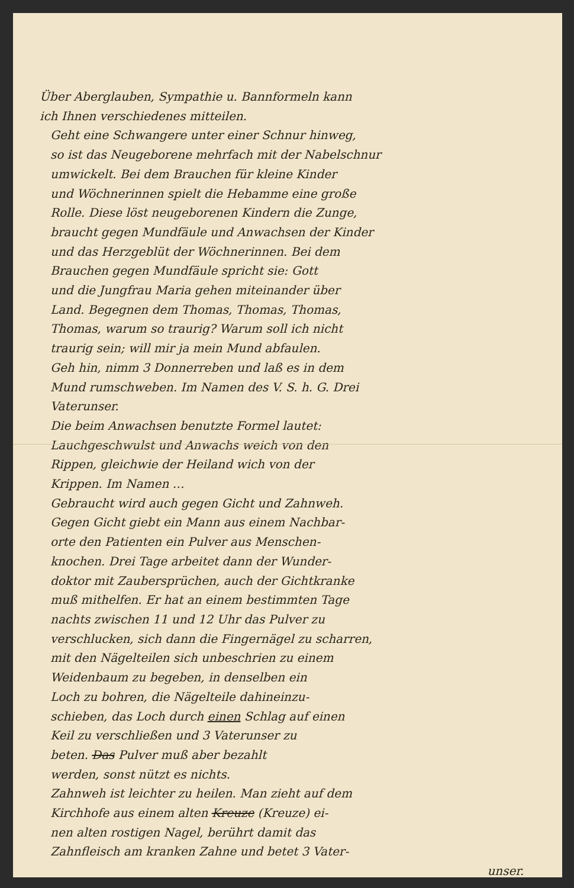Über Aberglauben, Sympathie u. Bannformeln kann
ich Ihnen verschiedenes mitteilen.
Geht eine Schwangere unter einer Schnur hinweg,
so ist das Neugeborene mehrfach mit der Nabelschnur
umwickelt. Bei dem Brauchen für kleine Kinder
und Wöchnerinnen spielt die Hebamme eine große
Rolle. Diese löst neugeborenen Kindern die Zunge,
braucht gegen Mundfäule und Anwachsen der Kinder
und das Herzgeblüt der Wöchnerinnen. Bei dem
Brauchen gegen Mundfäule spricht sie: Gott
und die Jungfrau Maria gehen miteinander über
Land. Begegnen dem Thomas, Thomas, Thomas,
Thomas, warum so traurig? Warum soll ich nicht
traurig sein; will mir ja mein Mund abfaulen.
Geh hin, nimm 3 Donnerreben und laß es in dem
Mund rumschweben. Im Namen des V. S. h. G. Drei
Vaterunser.
Die beim Anwachsen benutzte Formel lautet:
Lauchgeschwulst und Anwachs weich von den
Rippen, gleichwie der Heiland wich von der
Krippen. Im Namen …
Gebraucht wird auch gegen Gicht und Zahnweh.
Gegen Gicht giebt ein Mann aus einem Nachbar-
orte den Patienten ein Pulver aus Menschen-
knochen. Drei Tage arbeitet dann der Wunder-
doktor mit Zaubersprüchen, auch der Gichtkranke
muß mithelfen. Er hat an einem bestimmten Tage
nachts zwischen 11 und 12 Uhr das Pulver zu
verschlucken, sich dann die Fingernägel zu scharren,
mit den Nägelteilen sich unbeschrien zu einem
Weidenbaum zu begeben, in denselben ein
Loch zu bohren, die Nägelteile dahineinzu-
schieben, das Loch durch einen Schlag auf einen
Keil zu verschließen und 3 Vaterunser zu
beten. Das Pulver muß aber bezahlt
werden, sonst nützt es nichts.
Zahnweh ist leichter zu heilen. Man zieht auf dem
Kirchhofe aus einem alten Kreuze (Kreuze) ei-
nen alten rostigen Nagel, berührt damit das
Zahnfleisch am kranken Zahne und betet 3 Vater-
unser.